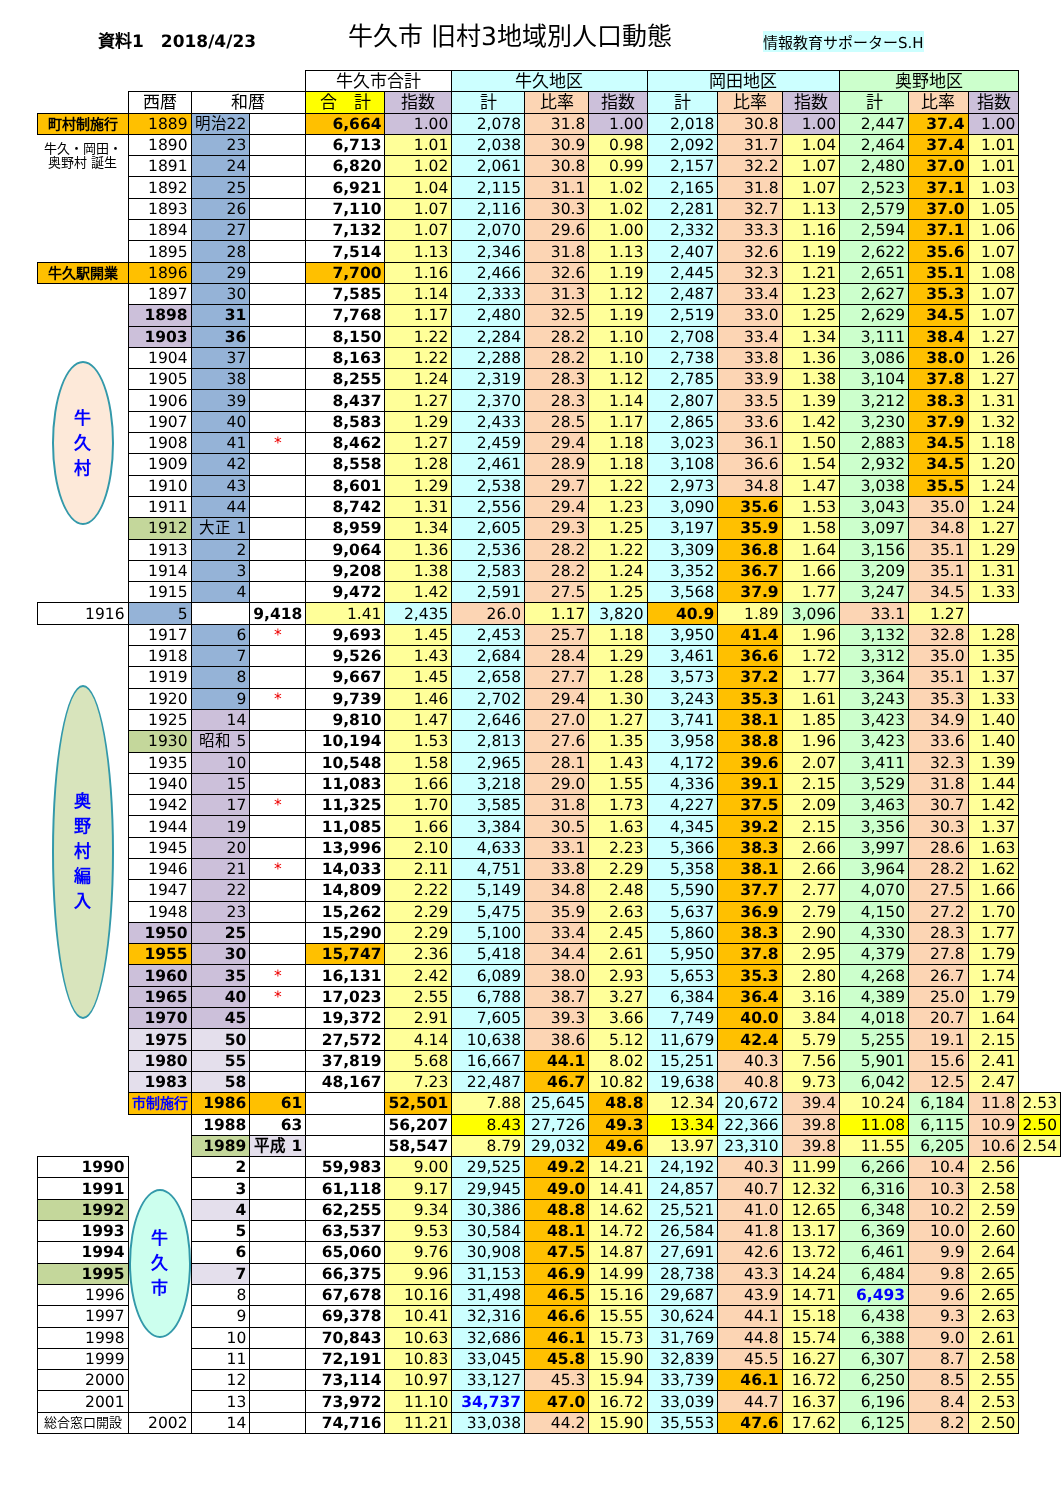資料1　2018/4/23
牛久市 旧村3地域別人口動態
情報教育サポーターS.H
| | | | | 牛久市合計 | | 牛久地区 | | | 岡田地区 | | | 奥野地区 | | | |
| | 西暦 | 和暦 | | 合 計 | 指数 | 計 | 比率 | 指数 | 計 | 比率 | 指数 | 計 | 比率 | 指数 | |
| 町村制施行 | 1889 | 明治22 | | 6,664 | 1.00 | 2,078 | 31.8 | 1.00 | 2,018 | 30.8 | 1.00 | 2,447 | 37.4 | 1.00 | |
| 牛久・岡田・ 奥野村 誕生 | 1890 | 23 | | 6,713 | 1.01 | 2,038 | 30.9 | 0.98 | 2,092 | 31.7 | 1.04 | 2,464 | 37.4 | 1.01 | |
| | 1891 | 24 | | 6,820 | 1.02 | 2,061 | 30.8 | 0.99 | 2,157 | 32.2 | 1.07 | 2,480 | 37.0 | 1.01 | |
| | 1892 | 25 | | 6,921 | 1.04 | 2,115 | 31.1 | 1.02 | 2,165 | 31.8 | 1.07 | 2,523 | 37.1 | 1.03 | |
| | 1893 | 26 | | 7,110 | 1.07 | 2,116 | 30.3 | 1.02 | 2,281 | 32.7 | 1.13 | 2,579 | 37.0 | 1.05 | |
| | 1894 | 27 | | 7,132 | 1.07 | 2,070 | 29.6 | 1.00 | 2,332 | 33.3 | 1.16 | 2,594 | 37.1 | 1.06 | |
| | 1895 | 28 | | 7,514 | 1.13 | 2,346 | 31.8 | 1.13 | 2,407 | 32.6 | 1.19 | 2,622 | 35.6 | 1.07 | |
| 牛久駅開業 | 1896 | 29 | | 7,700 | 1.16 | 2,466 | 32.6 | 1.19 | 2,445 | 32.3 | 1.21 | 2,651 | 35.1 | 1.08 | |
| 牛 久 村 | 1897 | 30 | | 7,585 | 1.14 | 2,333 | 31.3 | 1.12 | 2,487 | 33.4 | 1.23 | 2,627 | 35.3 | 1.07 | |
| | 1898 | 31 | | 7,768 | 1.17 | 2,480 | 32.5 | 1.19 | 2,519 | 33.0 | 1.25 | 2,629 | 34.5 | 1.07 | |
| | 1903 | 36 | | 8,150 | 1.22 | 2,284 | 28.2 | 1.10 | 2,708 | 33.4 | 1.34 | 3,111 | 38.4 | 1.27 | |
| | 1904 | 37 | | 8,163 | 1.22 | 2,288 | 28.2 | 1.10 | 2,738 | 33.8 | 1.36 | 3,086 | 38.0 | 1.26 | |
| | 1905 | 38 | | 8,255 | 1.24 | 2,319 | 28.3 | 1.12 | 2,785 | 33.9 | 1.38 | 3,104 | 37.8 | 1.27 | |
| | 1906 | 39 | | 8,437 | 1.27 | 2,370 | 28.3 | 1.14 | 2,807 | 33.5 | 1.39 | 3,212 | 38.3 | 1.31 | |
| | 1907 | 40 | | 8,583 | 1.29 | 2,433 | 28.5 | 1.17 | 2,865 | 33.6 | 1.42 | 3,230 | 37.9 | 1.32 | |
| | 1908 | 41 | * | 8,462 | 1.27 | 2,459 | 29.4 | 1.18 | 3,023 | 36.1 | 1.50 | 2,883 | 34.5 | 1.18 | |
| | 1909 | 42 | | 8,558 | 1.28 | 2,461 | 28.9 | 1.18 | 3,108 | 36.6 | 1.54 | 2,932 | 34.5 | 1.20 | |
| | 1910 | 43 | | 8,601 | 1.29 | 2,538 | 29.7 | 1.22 | 2,973 | 34.8 | 1.47 | 3,038 | 35.5 | 1.24 | |
| | 1911 | 44 | | 8,742 | 1.31 | 2,556 | 29.4 | 1.23 | 3,090 | 35.6 | 1.53 | 3,043 | 35.0 | 1.24 | |
| | 1912 | 大正 1 | | 8,959 | 1.34 | 2,605 | 29.3 | 1.25 | 3,197 | 35.9 | 1.58 | 3,097 | 34.8 | 1.27 | |
| | 1913 | 2 | | 9,064 | 1.36 | 2,536 | 28.2 | 1.22 | 3,309 | 36.8 | 1.64 | 3,156 | 35.1 | 1.29 | |
| | 1914 | 3 | | 9,208 | 1.38 | 2,583 | 28.2 | 1.24 | 3,352 | 36.7 | 1.66 | 3,209 | 35.1 | 1.31 | |
| | 1915 | 4 | | 9,472 | 1.42 | 2,591 | 27.5 | 1.25 | 3,568 | 37.9 | 1.77 | 3,247 | 34.5 | 1.33 | |
| 1916 | 5 | | 9,418 | 1.41 | 2,435 | 26.0 | 1.17 | 3,820 | 40.9 | 1.89 | 3,096 | 33.1 | 1.27 | | |
| 奥 野 村 編 入 | 1917 | 6 | * | 9,693 | 1.45 | 2,453 | 25.7 | 1.18 | 3,950 | 41.4 | 1.96 | 3,132 | 32.8 | 1.28 | |
| | 1918 | 7 | | 9,526 | 1.43 | 2,684 | 28.4 | 1.29 | 3,461 | 36.6 | 1.72 | 3,312 | 35.0 | 1.35 | |
| | 1919 | 8 | | 9,667 | 1.45 | 2,658 | 27.7 | 1.28 | 3,573 | 37.2 | 1.77 | 3,364 | 35.1 | 1.37 | |
| | 1920 | 9 | * | 9,739 | 1.46 | 2,702 | 29.4 | 1.30 | 3,243 | 35.3 | 1.61 | 3,243 | 35.3 | 1.33 | |
| | 1925 | 14 | | 9,810 | 1.47 | 2,646 | 27.0 | 1.27 | 3,741 | 38.1 | 1.85 | 3,423 | 34.9 | 1.40 | |
| | 1930 | 昭和 5 | | 10,194 | 1.53 | 2,813 | 27.6 | 1.35 | 3,958 | 38.8 | 1.96 | 3,423 | 33.6 | 1.40 | |
| | 1935 | 10 | | 10,548 | 1.58 | 2,965 | 28.1 | 1.43 | 4,172 | 39.6 | 2.07 | 3,411 | 32.3 | 1.39 | |
| | 1940 | 15 | | 11,083 | 1.66 | 3,218 | 29.0 | 1.55 | 4,336 | 39.1 | 2.15 | 3,529 | 31.8 | 1.44 | |
| | 1942 | 17 | * | 11,325 | 1.70 | 3,585 | 31.8 | 1.73 | 4,227 | 37.5 | 2.09 | 3,463 | 30.7 | 1.42 | |
| | 1944 | 19 | | 11,085 | 1.66 | 3,384 | 30.5 | 1.63 | 4,345 | 39.2 | 2.15 | 3,356 | 30.3 | 1.37 | |
| | 1945 | 20 | | 13,996 | 2.10 | 4,633 | 33.1 | 2.23 | 5,366 | 38.3 | 2.66 | 3,997 | 28.6 | 1.63 | |
| | 1946 | 21 | * | 14,033 | 2.11 | 4,751 | 33.8 | 2.29 | 5,358 | 38.1 | 2.66 | 3,964 | 28.2 | 1.62 | |
| | 1947 | 22 | | 14,809 | 2.22 | 5,149 | 34.8 | 2.48 | 5,590 | 37.7 | 2.77 | 4,070 | 27.5 | 1.66 | |
| | 1948 | 23 | | 15,262 | 2.29 | 5,475 | 35.9 | 2.63 | 5,637 | 36.9 | 2.79 | 4,150 | 27.2 | 1.70 | |
| | 1950 | 25 | | 15,290 | 2.29 | 5,100 | 33.4 | 2.45 | 5,860 | 38.3 | 2.90 | 4,330 | 28.3 | 1.77 | |
| | 1955 | 30 | | 15,747 | 2.36 | 5,418 | 34.4 | 2.61 | 5,950 | 37.8 | 2.95 | 4,379 | 27.8 | 1.79 | |
| | 1960 | 35 | * | 16,131 | 2.42 | 6,089 | 38.0 | 2.93 | 5,653 | 35.3 | 2.80 | 4,268 | 26.7 | 1.74 | |
| | 1965 | 40 | * | 17,023 | 2.55 | 6,788 | 38.7 | 3.27 | 6,384 | 36.4 | 3.16 | 4,389 | 25.0 | 1.79 | |
| | 1970 | 45 | | 19,372 | 2.91 | 7,605 | 39.3 | 3.66 | 7,749 | 40.0 | 3.84 | 4,018 | 20.7 | 1.64 | |
| | 1975 | 50 | | 27,572 | 4.14 | 10,638 | 38.6 | 5.12 | 11,679 | 42.4 | 5.79 | 5,255 | 19.1 | 2.15 | |
| | 1980 | 55 | | 37,819 | 5.68 | 16,667 | 44.1 | 8.02 | 15,251 | 40.3 | 7.56 | 5,901 | 15.6 | 2.41 | |
| | 1983 | 58 | | 48,167 | 7.23 | 22,487 | 46.7 | 10.82 | 19,638 | 40.8 | 9.73 | 6,042 | 12.5 | 2.47 | |
| | 市制施行 | 1986 | 61 | | 52,501 | 7.88 | 25,645 | 48.8 | 12.34 | 20,672 | 39.4 | 10.24 | 6,184 | 11.8 | 2.53 |
| | 牛 久 市 | 1988 | 63 | | 56,207 | 8.43 | 27,726 | 49.3 | 13.34 | 22,366 | 39.8 | 11.08 | 6,115 | 10.9 | 2.50 |
| | | 1989 | 平成 1 | | 58,547 | 8.79 | 29,032 | 49.6 | 13.97 | 23,310 | 39.8 | 11.55 | 6,205 | 10.6 | 2.54 |
| 1990 | | 2 | | 59,983 | 9.00 | 29,525 | 49.2 | 14.21 | 24,192 | 40.3 | 11.99 | 6,266 | 10.4 | 2.56 | |
| 1991 | | 3 | | 61,118 | 9.17 | 29,945 | 49.0 | 14.41 | 24,857 | 40.7 | 12.32 | 6,316 | 10.3 | 2.58 | |
| 1992 | | 4 | | 62,255 | 9.34 | 30,386 | 48.8 | 14.62 | 25,521 | 41.0 | 12.65 | 6,348 | 10.2 | 2.59 | |
| 1993 | | 5 | | 63,537 | 9.53 | 30,584 | 48.1 | 14.72 | 26,584 | 41.8 | 13.17 | 6,369 | 10.0 | 2.60 | |
| 1994 | | 6 | | 65,060 | 9.76 | 30,908 | 47.5 | 14.87 | 27,691 | 42.6 | 13.72 | 6,461 | 9.9 | 2.64 | |
| 1995 | | 7 | | 66,375 | 9.96 | 31,153 | 46.9 | 14.99 | 28,738 | 43.3 | 14.24 | 6,484 | 9.8 | 2.65 | |
| 1996 | | 8 | | 67,678 | 10.16 | 31,498 | 46.5 | 15.16 | 29,687 | 43.9 | 14.71 | 6,493 | 9.6 | 2.65 | |
| 1997 | | 9 | | 69,378 | 10.41 | 32,316 | 46.6 | 15.55 | 30,624 | 44.1 | 15.18 | 6,438 | 9.3 | 2.63 | |
| 1998 | | 10 | | 70,843 | 10.63 | 32,686 | 46.1 | 15.73 | 31,769 | 44.8 | 15.74 | 6,388 | 9.0 | 2.61 | |
| 1999 | | 11 | | 72,191 | 10.83 | 33,045 | 45.8 | 15.90 | 32,839 | 45.5 | 16.27 | 6,307 | 8.7 | 2.58 | |
| 2000 | | 12 | | 73,114 | 10.97 | 33,127 | 45.3 | 15.94 | 33,739 | 46.1 | 16.72 | 6,250 | 8.5 | 2.55 | |
| 2001 | | 13 | | 73,972 | 11.10 | 34,737 | 47.0 | 16.72 | 33,039 | 44.7 | 16.37 | 6,196 | 8.4 | 2.53 | |
| 総合窓口開設 | 2002 | 14 | | 74,716 | 11.21 | 33,038 | 44.2 | 15.90 | 35,553 | 47.6 | 17.62 | 6,125 | 8.2 | 2.50 | |